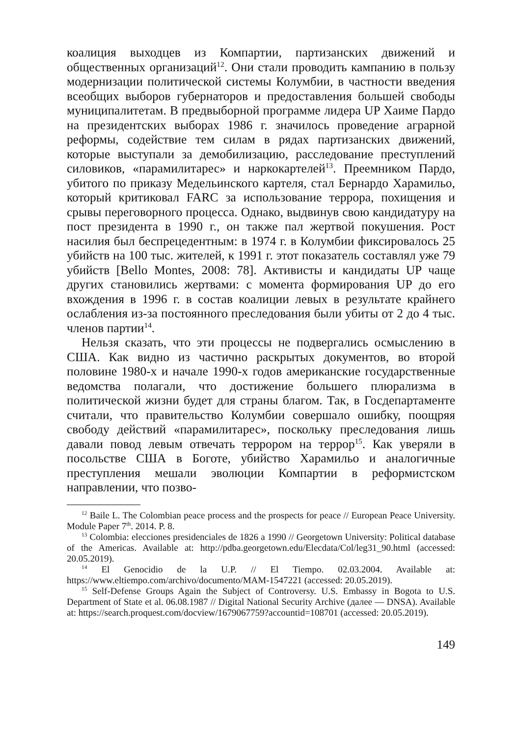коалиция выходцев из Компартии, партизанских движений и общественных организаций<sup>12</sup>. Они стали проводить кампанию в пользу модернизации политической системы Колумбии, в частности введения всеобщих выборов губернаторов и предоставления большей свободы муниципалитетам. В предвыборной программе лидера UP Хаиме Пардо на президентских выборах 1986 г. значилось проведение аграрной реформы, содействие тем силам в рядах партизанских движений, которые выступали за демобилизацию, расследование преступлений силовиков, «парамилитарес» и наркокартелей<sup>13</sup>. Преемником Пардо, убитого по приказу Медельинского картеля, стал Бернардо Харамильо, который критиковал FARC за использование террора, похищения и срывы переговорного процесса. Однако, выдвинув свою кандидатуру на пост президента в 1990 г., он также пал жертвой покушения. Рост насилия был беспрецедентным: в 1974 г. в Колумбии фиксировалось 25 убийств на 100 тыс. жителей, к 1991 г. этот показатель составлял уже 79 убийств [Bello Montes, 2008: 78]. Активисты и кандидаты UP чаще других становились жертвами: с момента формирования UP до его вхождения в 1996 г. в состав коалиции левых в результате крайнего ослабления из-за постоянного преследования были убиты от 2 до 4 тыс. членов партии<sup>14</sup>.
Нельзя сказать, что эти процессы не подвергались осмыслению в США. Как видно из частично раскрытых документов, во второй половине 1980-х и начале 1990-х годов американские государственные ведомства полагали, что достижение большего плюрализма в политической жизни будет для страны благом. Так, в Госдепартаменте считали, что правительство Колумбии совершало ошибку, поощряя свободу действий «парамилитарес», поскольку преследования лишь давали повод левым отвечать террором на террор<sup>15</sup>. Как уверяли в посольстве США в Боготе, убийство Харамильо и аналогичные преступления мешали эволюции Компартии в реформистском направлении, что позво-
<sup>12</sup> Baile L. The Colombian peace process and the prospects for peace // European Peace University. Module Paper 7<sup>th</sup>. 2014. P. 8.
<sup>13</sup> Colombia: elecciones presidenciales de 1826 a 1990 // Georgetown University: Political database of the Americas. Available at: http://pdba.georgetown.edu/Elecdata/Col/leg31_90.html (accessed: 20.05.2019).
<sup>14</sup> El Genocidio de la U.P. // El Tiempo. 02.03.2004. Available at: https://www.eltiempo.com/archivo/documento/MAM-1547221 (accessed: 20.05.2019).
<sup>15</sup> Self-Defense Groups Again the Subject of Controversy. U.S. Embassy in Bogota to U.S. Department of State et al. 06.08.1987 // Digital National Security Archive (далее — DNSA). Available at: https://search.proquest.com/docview/1679067759?accountid=108701 (accessed: 20.05.2019).
149